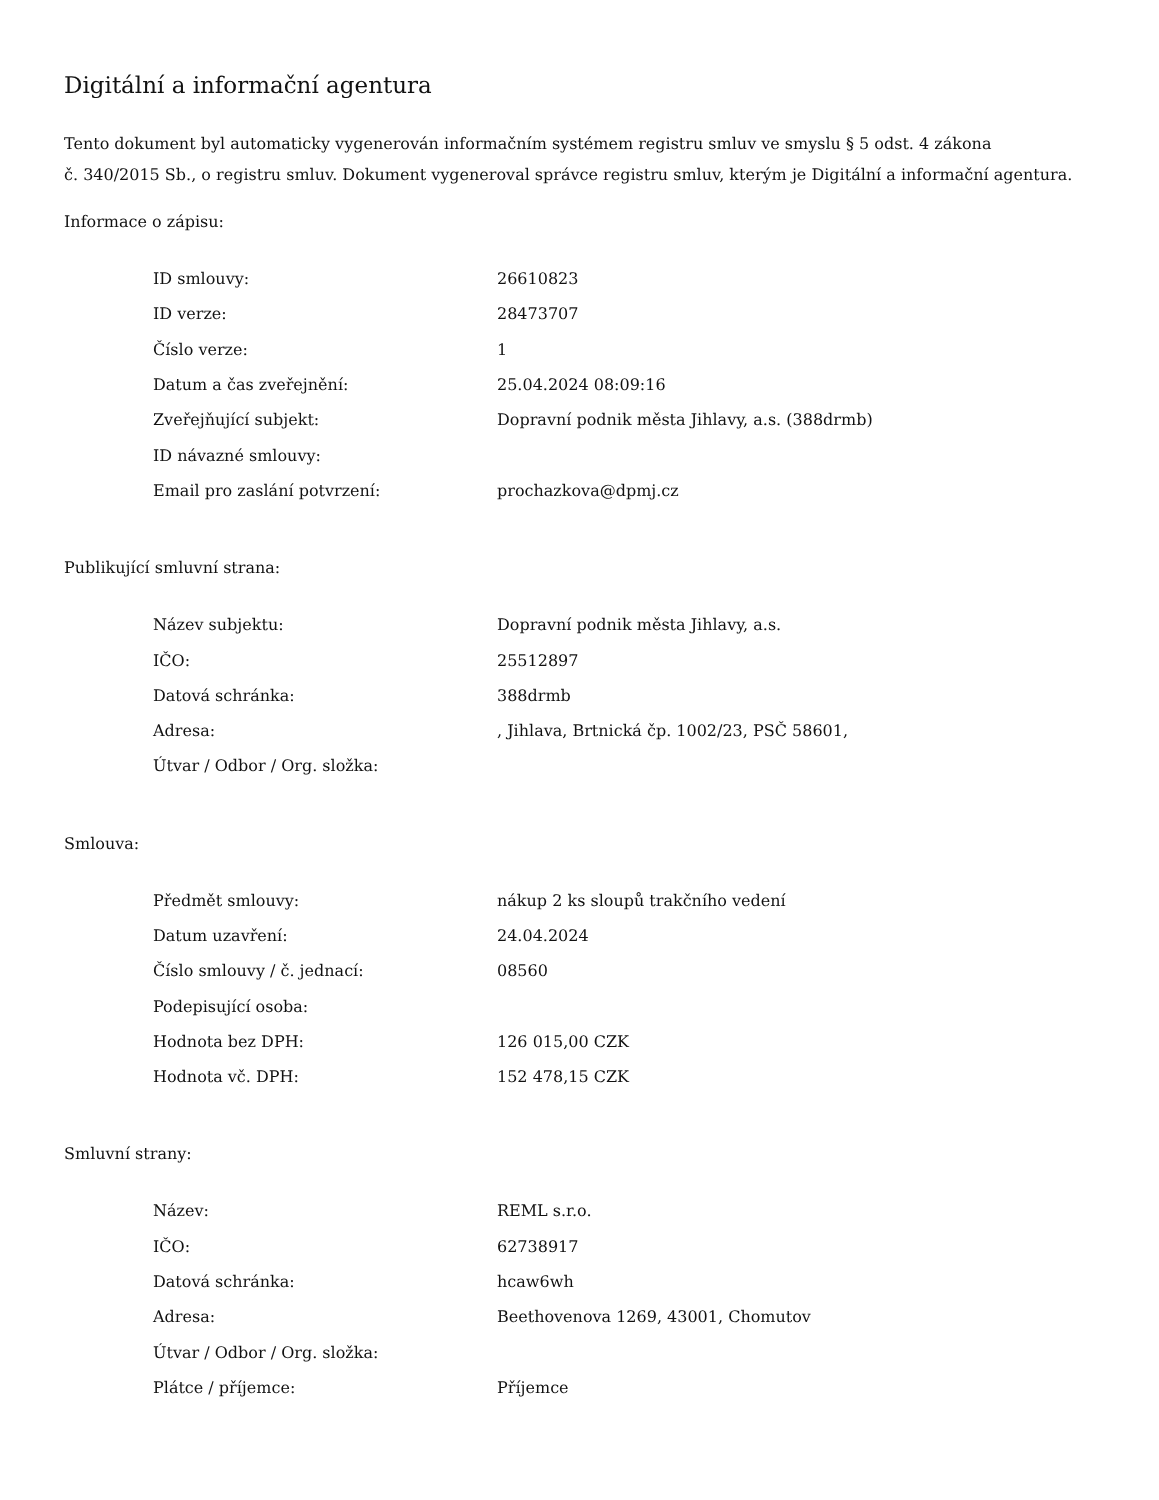Digitální a informační agentura
Tento dokument byl automaticky vygenerován informačním systémem registru smluv ve smyslu § 5 odst. 4 zákona
č. 340/2015 Sb., o registru smluv. Dokument vygeneroval správce registru smluv, kterým je Digitální a informační agentura.
Informace o zápisu:
| ID smlouvy: | 26610823 |
| ID verze: | 28473707 |
| Číslo verze: | 1 |
| Datum a čas zveřejnění: | 25.04.2024 08:09:16 |
| Zveřejňující subjekt: | Dopravní podnik města Jihlavy, a.s. (388drmb) |
| ID návazné smlouvy: | |
| Email pro zaslání potvrzení: | prochazkova@dpmj.cz |
Publikující smluvní strana:
| Název subjektu: | Dopravní podnik města Jihlavy, a.s. |
| IČO: | 25512897 |
| Datová schránka: | 388drmb |
| Adresa: | , Jihlava, Brtnická čp. 1002/23, PSČ 58601, |
| Útvar / Odbor / Org. složka: | |
Smlouva:
| Předmět smlouvy: | nákup 2 ks sloupů trakčního vedení |
| Datum uzavření: | 24.04.2024 |
| Číslo smlouvy / č. jednací: | 08560 |
| Podepisující osoba: | |
| Hodnota bez DPH: | 126 015,00 CZK |
| Hodnota vč. DPH: | 152 478,15 CZK |
Smluvní strany:
| Název: | REML s.r.o. |
| IČO: | 62738917 |
| Datová schránka: | hcaw6wh |
| Adresa: | Beethovenova 1269, 43001, Chomutov |
| Útvar / Odbor / Org. složka: | |
| Plátce / příjemce: | Příjemce |